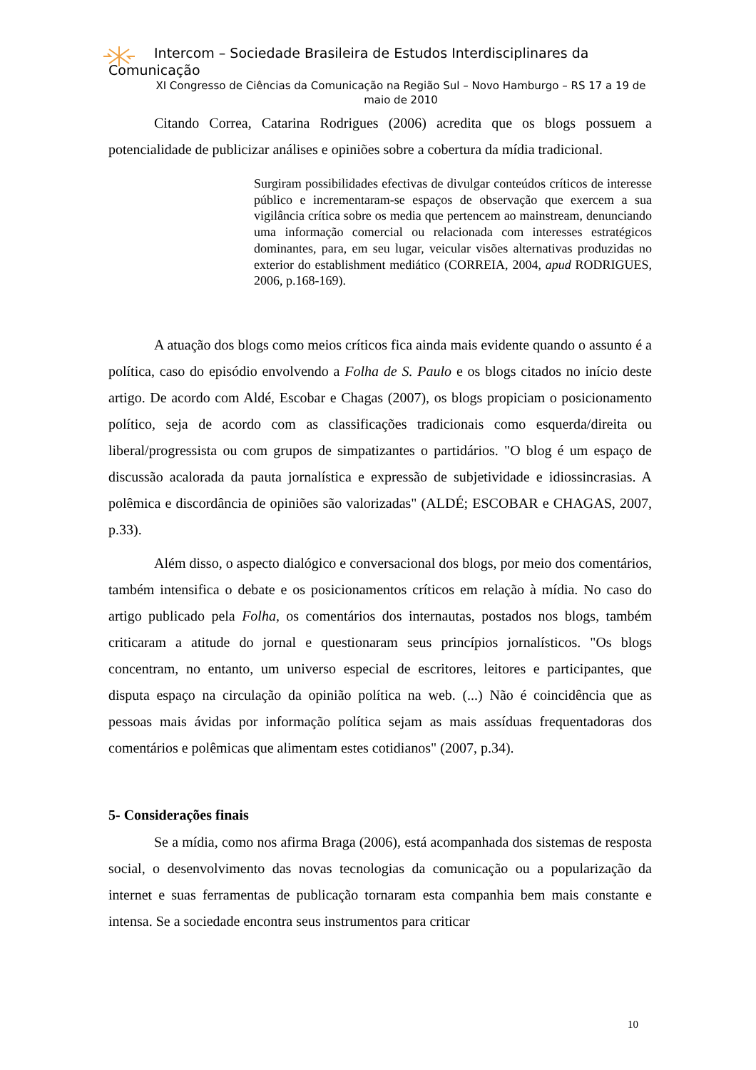Intercom – Sociedade Brasileira de Estudos Interdisciplinares da
Comunicação
XI Congresso de Ciências da Comunicação na Região Sul – Novo Hamburgo – RS 17 a 19 de maio de 2010
Citando Correa, Catarina Rodrigues (2006) acredita que os blogs possuem a potencialidade de publicizar análises e opiniões sobre a cobertura da mídia tradicional.
Surgiram possibilidades efectivas de divulgar conteúdos críticos de interesse público e incrementaram-se espaços de observação que exercem a sua vigilância crítica sobre os media que pertencem ao mainstream, denunciando uma informação comercial ou relacionada com interesses estratégicos dominantes, para, em seu lugar, veicular visões alternativas produzidas no exterior do establishment mediático (CORREIA, 2004, apud RODRIGUES, 2006, p.168-169).
A atuação dos blogs como meios críticos fica ainda mais evidente quando o assunto é a política, caso do episódio envolvendo a Folha de S. Paulo e os blogs citados no início deste artigo. De acordo com Aldé, Escobar e Chagas (2007), os blogs propiciam o posicionamento político, seja de acordo com as classificações tradicionais como esquerda/direita ou liberal/progressista ou com grupos de simpatizantes o partidários. "O blog é um espaço de discussão acalorada da pauta jornalística e expressão de subjetividade e idiossincrasias. A polêmica e discordância de opiniões são valorizadas" (ALDÉ; ESCOBAR e CHAGAS, 2007, p.33).
Além disso, o aspecto dialógico e conversacional dos blogs, por meio dos comentários, também intensifica o debate e os posicionamentos críticos em relação à mídia. No caso do artigo publicado pela Folha, os comentários dos internautas, postados nos blogs, também criticaram a atitude do jornal e questionaram seus princípios jornalísticos. "Os blogs concentram, no entanto, um universo especial de escritores, leitores e participantes, que disputa espaço na circulação da opinião política na web. (...) Não é coincidência que as pessoas mais ávidas por informação política sejam as mais assíduas frequentadoras dos comentários e polêmicas que alimentam estes cotidianos" (2007, p.34).
5- Considerações finais
Se a mídia, como nos afirma Braga (2006), está acompanhada dos sistemas de resposta social, o desenvolvimento das novas tecnologias da comunicação ou a popularização da internet e suas ferramentas de publicação tornaram esta companhia bem mais constante e intensa. Se a sociedade encontra seus instrumentos para criticar
10